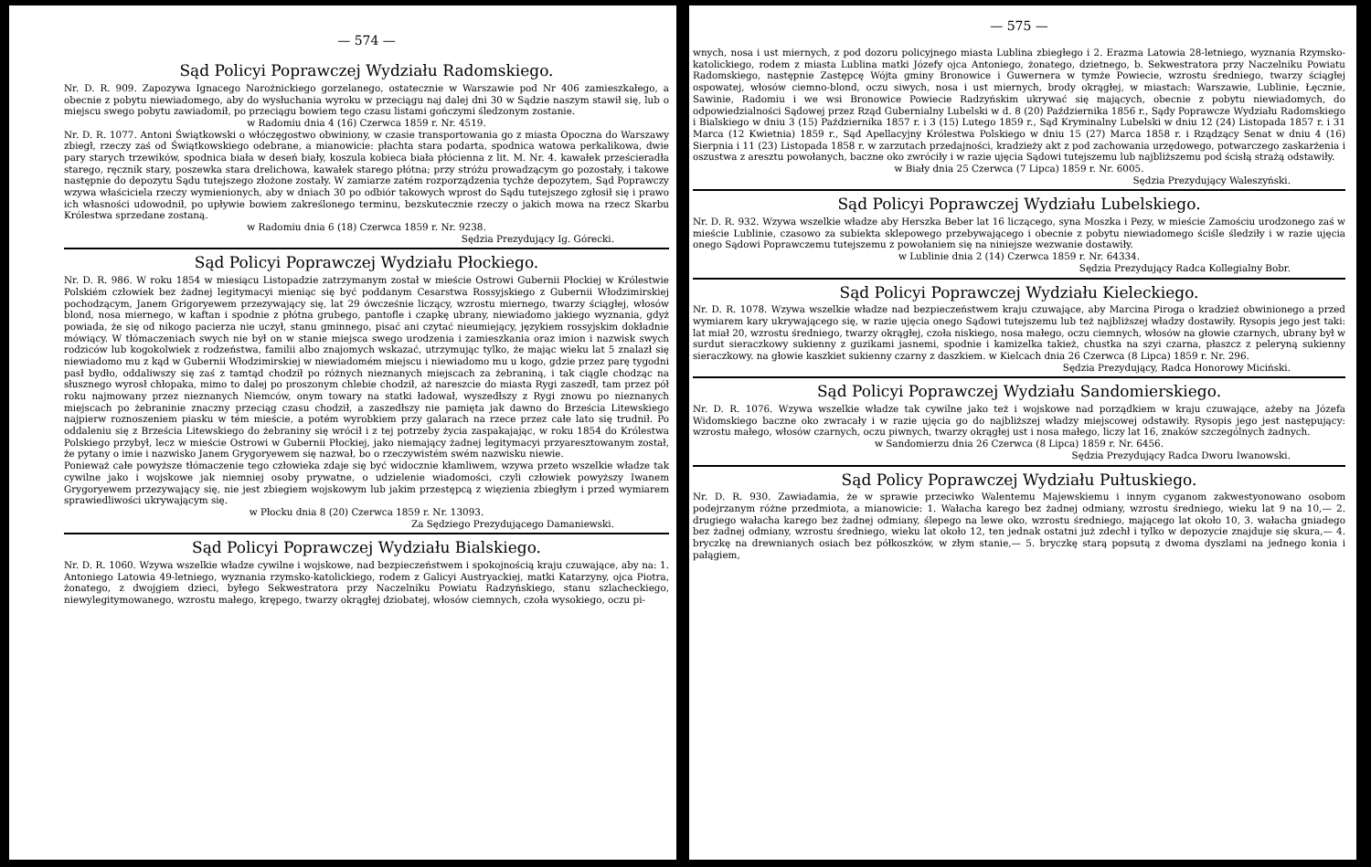— 574 —
Sąd Policyi Poprawczej Wydziału Radomskiego.
Nr. D. R. 909. Zapozywa Ignacego Narożnickiego gorzelanego, ostatecznie w Warszawie pod Nr 406 zamieszkałego, a obecnie z pobytu niewiadomego, aby do wysłuchania wyroku w przeciągu naj dalej dni 30 w Sądzie naszym stawił się, lub o miejscu swego pobytu zawiadomił, po przeciągu bowiem tego czasu listami gończymi śledzonym zostanie.
w Radomiu dnia 4 (16) Czerwca 1859 r. Nr. 4519.
Nr. D. R. 1077. Antoni Świątkowski o włóczęgostwo obwiniony, w czasie transportowania go z miasta Opoczna do Warszawy zbiegł, rzeczy zaś od Świątkowskiego odebrane, a mianowicie: płachta stara podarta, spodnica watowa perkalikowa, dwie pary starych trzewików, spodnica biała w deseń biały, koszula kobieca biała płócienna z lit. M. Nr. 4. kawałek prześcieradła starego, ręcznik stary, poszewka stara drelichowa, kawałek starego płótna; przy stróżu prowadzącym go pozostały, i takowe następnie do depozytu Sądu tutejszego złożone zostały. W zamiarze zatém rozporządzenia tychże depozytem, Sąd Poprawczy wzywa właściciela rzeczy wymienionych, aby w dniach 30 po odbiór takowych wprost do Sądu tutejszego zgłosił się i prawo ich własności udowodnił, po upływie bowiem zakreślonego terminu, bezskutecznie rzeczy o jakich mowa na rzecz Skarbu Królestwa sprzedane zostaną.
w Radomiu dnia 6 (18) Czerwca 1859 r. Nr. 9238.
Sędzia Prezydujący Ig. Górecki.
Sąd Policyi Poprawczej Wydziału Płockiego.
Nr. D. R. 986. W roku 1854 w miesiącu Listopadzie zatrzymanym został w mieście Ostrowi Gubernii Płockiej w Królestwie Polskiém człowiek bez żadnej legitymacyi mieniąc się być poddanym Cesarstwa Rossyjskiego z Gubernii Włodzimirskiej pochodzącym, Janem Grigoryewem przezywający się, lat 29 ówcześnie liczący, wzrostu miernego, twarzy ściągłej, włosów blond, nosa miernego, w kaftan i spodnie z płótna grubego, pantofle i czapkę ubrany, niewiadomo jakiego wyznania, gdyż powiada, że się od nikogo pacierza nie uczył, stanu gminnego, pisać ani czytać nieumiejący, językiem rossyjskim dokładnie mówiący. W tłómaczeniach swych nie był on w stanie miejsca swego urodzenia i zamieszkania oraz imion i nazwisk swych rodziców lub kogokolwiek z rodzeństwa, familii albo znajomych wskazać, utrzymując tylko, że mając wieku lat 5 znalazł się niewiadomo mu z kąd w Gubernii Włodzimirskiej w niewiadomém miejscu i niewiadomo mu u kogo, gdzie przez parę tygodni pasł bydło, oddaliwszy się zaś z tamtąd chodził po różnych nieznanych miejscach za żebraniną, i tak ciągle chodząc na słusznego wyrosł chłopaka, mimo to dalej po proszonym chlebie chodził, aż nareszcie do miasta Rygi zaszedł, tam przez pół roku najmowany przez nieznanych Niemców, onym towary na statki ładował, wyszedłszy z Rygi znowu po nieznanych miejscach po żebraninie znaczny przeciąg czasu chodził, a zaszedłszy nie pamięta jak dawno do Brześcia Litewskiego najpierw roznoszeniem piasku w tém mieście, a potém wyrobkiem przy galarach na rzece przez całe lato się trudnił. Po oddaleniu się z Brześcia Litewskiego do żebraniny się wrócił i z tej potrzeby życia zaspakajając, w roku 1854 do Królestwa Polskiego przybył, lecz w mieście Ostrowi w Gubernii Płockiej, jako niemający żadnej legitymacyi przyaresztowanym został, że pytany o imie i nazwisko Janem Grygoryewem się nazwał, bo o rzeczywistém swém nazwisku niewie.
Ponieważ całe powyższe tłómaczenie tego człowieka zdaje się być widocznie kłamliwem, wzywa przeto wszelkie władze tak cywilne jako i wojskowe jak niemniej osoby prywatne, o udzielenie wiadomości, czyli człowiek powyższy Iwanem Grygoryewem przezywający się, nie jest zbiegiem wojskowym lub jakim przestępcą z więzienia zbiegłym i przed wymiarem sprawiedliwości ukrywającym się.
w Płocku dnia 8 (20) Czerwca 1859 r. Nr. 13093.
Za Sędziego Prezydującego Damaniewski.
Sąd Policyi Poprawczej Wydziału Bialskiego.
Nr. D. R. 1060. Wzywa wszelkie władze cywilne i wojskowe, nad bezpieczeństwem i spokojnością kraju czuwające, aby na: 1. Antoniego Latowia 49-letniego, wyznania rzymsko-katolickiego, rodem z Galicyi Austryackiej, matki Katarzyny, ojca Piotra, żonatego, z dwojgiem dzieci, byłego Sekwestratora przy Naczelniku Powiatu Radzyńskiego, stanu szlacheckiego, niewylegitymowanego, wzrostu małego, krępego, twarzy okrągłej dziobatej, włosów ciemnych, czoła wysokiego, oczu pi-
— 575 —
wnych, nosa i ust miernych, z pod dozoru policyjnego miasta Lublina zbiegłego i 2. Erazma Latowia 28-letniego, wyznania Rzymsko-katolickiego, rodem z miasta Lublina matki Józefy ojca Antoniego, żonatego, dzietnego, b. Sekwestratora przy Naczelniku Powiatu Radomskiego, następnie Zastępcę Wójta gminy Bronowice i Guwernera w tymże Powiecie, wzrostu średniego, twarzy ściągłej ospowatej, włosów ciemno-blond, oczu siwych, nosa i ust miernych, brody okrągłej, w miastach: Warszawie, Lublinie, Łęcznie, Sawinie, Radomiu i we wsi Bronowice Powiecie Radzyńskim ukrywać się mających, obecnie z pobytu niewiadomych, do odpowiedzialności Sądowej przez Rząd Gubernialny Lubelski w d. 8 (20) Października 1856 r., Sądy Poprawcze Wydziału Radomskiego i Bialskiego w dniu 3 (15) Października 1857 r. i 3 (15) Lutego 1859 r., Sąd Kryminalny Lubelski w dniu 12 (24) Listopada 1857 r. i 31 Marca (12 Kwietnia) 1859 r., Sąd Apellacyjny Królestwa Polskiego w dniu 15 (27) Marca 1858 r. i Rządzący Senat w dniu 4 (16) Sierpnia i 11 (23) Listopada 1858 r. w zarzutach przedajności, kradzieży akt z pod zachowania urzędowego, potwarczego zaskarżenia i oszustwa z aresztu powołanych, baczne oko zwróciły i w razie ujęcia Sądowi tutejszemu lub najbliższemu pod ścisłą strażą odstawiły.
w Biały dnia 25 Czerwca (7 Lipca) 1859 r. Nr. 6005.
Sędzia Prezydujący Waleszyński.
Sąd Policyi Poprawczej Wydziału Lubelskiego.
Nr. D. R. 932. Wzywa wszelkie władze aby Herszka Beber lat 16 liczącego, syna Moszka i Pezy, w mieście Zamościu urodzonego zaś w mieście Lublinie, czasowo za subiekta sklepowego przebywającego i obecnie z pobytu niewiadomego ściśle śledziły i w razie ujęcia onego Sądowi Poprawczemu tutejszemu z powołaniem się na niniejsze wezwanie dostawiły.
w Lublinie dnia 2 (14) Czerwca 1859 r. Nr. 64334.
Sędzia Prezydujący Radca Kollegialny Bobr.
Sąd Policyi Poprawczej Wydziału Kieleckiego.
Nr. D. R. 1078. Wzywa wszelkie władze nad bezpieczeństwem kraju czuwające, aby Marcina Piroga o kradzież obwinionego a przed wymiarem kary ukrywającego się, w razie ujęcia onego Sądowi tutejszemu lub też najbliższej władzy dostawiły. Rysopis jego jest taki: lat miał 20, wzrostu średniego, twarzy okrągłej, czoła niskiego, nosa małego, oczu ciemnych, włosów na głowie czarnych, ubrany był w surdut sieraczkowy sukienny z guzikami jasnemi, spodnie i kamizelka takież, chustka na szyi czarna, płaszcz z peleryną sukienny sieraczkowy. na głowie kaszkiet sukienny czarny z daszkiem. w Kielcach dnia 26 Czerwca (8 Lipca) 1859 r. Nr. 296.
Sędzia Prezydujący, Radca Honorowy Miciński.
Sąd Policyi Poprawczej Wydziału Sandomierskiego.
Nr. D. R. 1076. Wzywa wszelkie władze tak cywilne jako też i wojskowe nad porządkiem w kraju czuwające, ażeby na Józefa Widomskiego baczne oko zwracały i w razie ujęcia go do najbliższej władzy miejscowej odstawiły. Rysopis jego jest następujący: wzrostu małego, włosów czarnych, oczu piwnych, twarzy okrągłej ust i nosa małego, liczy lat 16, znaków szczególnych żadnych.
w Sandomierzu dnia 26 Czerwca (8 Lipca) 1859 r. Nr. 6456.
Sędzia Prezydujący Radca Dworu Iwanowski.
Sąd Policy Poprawczej Wydziału Pułtuskiego.
Nr. D. R. 930. Zawiadamia, że w sprawie przeciwko Walentemu Majewskiemu i innym cyganom zakwestyonowano osobom podejrzanym różne przedmiota, a mianowicie: 1. Wałacha karego bez żadnej odmiany, wzrostu średniego, wieku lat 9 na 10,— 2. drugiego wałacha karego bez żadnej odmiany, ślepego na lewe oko, wzrostu średniego, mającego lat około 10, 3. wałacha gniadego bez żadnej odmiany, wzrostu średniego, wieku lat około 12, ten jednak ostatni już zdechł i tylko w depozycie znajduje się skura,— 4. bryczkę na drewnianych osiach bez półkoszków, w złym stanie,— 5. bryczkę starą popsutą z dwoma dyszlami na jednego konia i pałągiem,